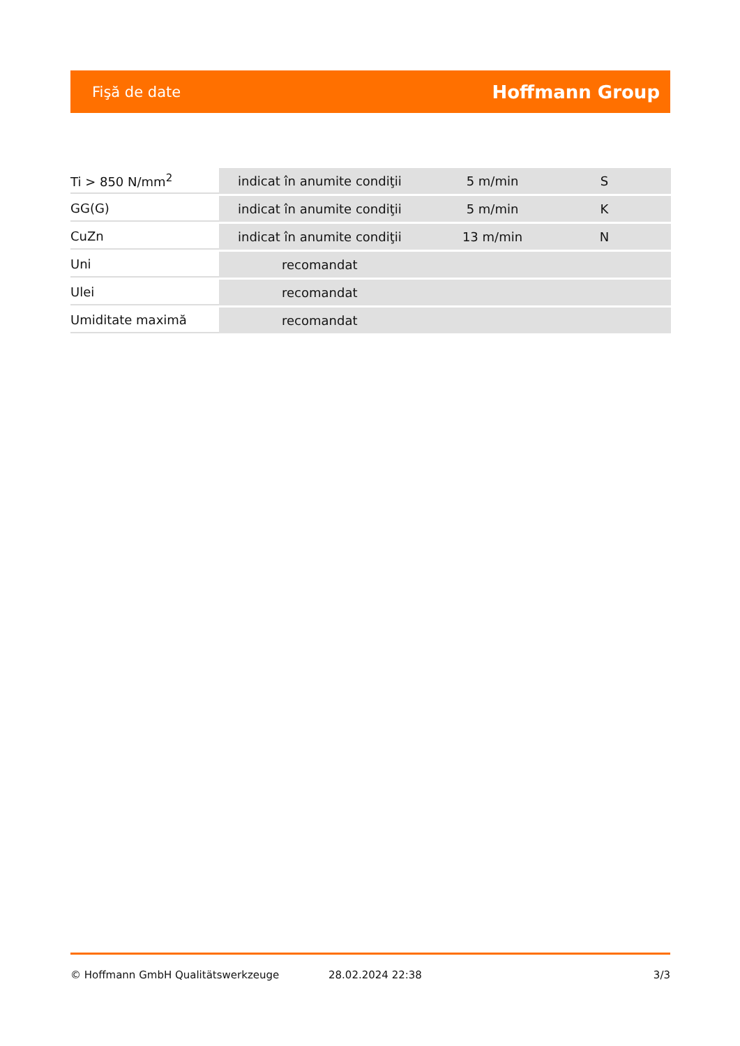Fişă de date Hoffmann Group
| Ti > 850 N/mm<sup>2</sup> | indicat în anumite condiţii | 5 m/min | S |
| GG(G) | indicat în anumite condiţii | 5 m/min | K |
| CuZn | indicat în anumite condiţii | 13 m/min | N |
| Uni | recomandat | | |
| Ulei | recomandat | | |
| Umiditate maximă | recomandat | | |
© Hoffmann GmbH Qualitätswerkzeuge 28.02.2024 22:38 3/3